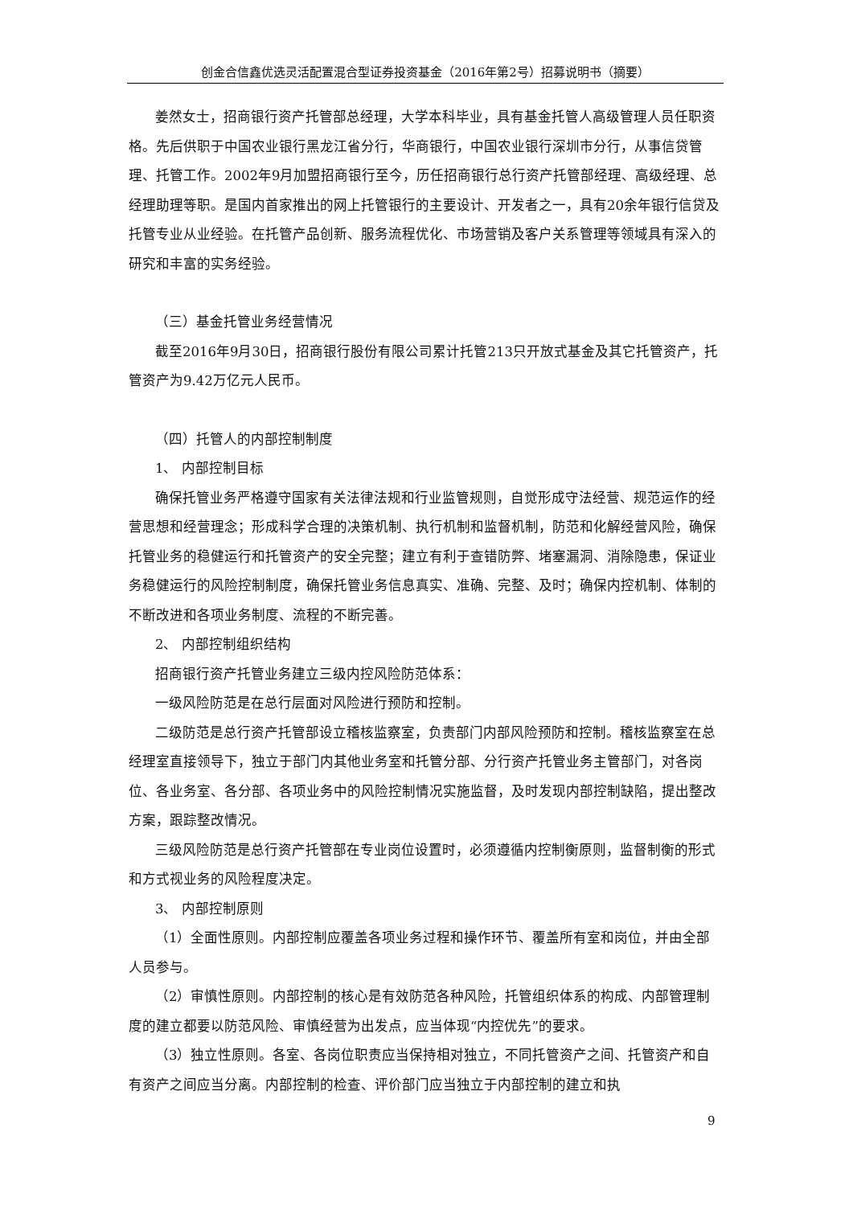创金合信鑫优选灵活配置混合型证券投资基金（2016年第2号）招募说明书（摘要）
姜然女士，招商银行资产托管部总经理，大学本科毕业，具有基金托管人高级管理人员任职资格。先后供职于中国农业银行黑龙江省分行，华商银行，中国农业银行深圳市分行，从事信贷管理、托管工作。2002年9月加盟招商银行至今，历任招商银行总行资产托管部经理、高级经理、总经理助理等职。是国内首家推出的网上托管银行的主要设计、开发者之一，具有20余年银行信贷及托管专业从业经验。在托管产品创新、服务流程优化、市场营销及客户关系管理等领域具有深入的研究和丰富的实务经验。
（三）基金托管业务经营情况
截至2016年9月30日，招商银行股份有限公司累计托管213只开放式基金及其它托管资产，托管资产为9.42万亿元人民币。
（四）托管人的内部控制制度
1、 内部控制目标
确保托管业务严格遵守国家有关法律法规和行业监管规则，自觉形成守法经营、规范运作的经营思想和经营理念；形成科学合理的决策机制、执行机制和监督机制，防范和化解经营风险，确保托管业务的稳健运行和托管资产的安全完整；建立有利于查错防弊、堵塞漏洞、消除隐患，保证业务稳健运行的风险控制制度，确保托管业务信息真实、准确、完整、及时；确保内控机制、体制的不断改进和各项业务制度、流程的不断完善。
2、 内部控制组织结构
招商银行资产托管业务建立三级内控风险防范体系：
一级风险防范是在总行层面对风险进行预防和控制。
二级防范是总行资产托管部设立稽核监察室，负责部门内部风险预防和控制。稽核监察室在总经理室直接领导下，独立于部门内其他业务室和托管分部、分行资产托管业务主管部门，对各岗位、各业务室、各分部、各项业务中的风险控制情况实施监督，及时发现内部控制缺陷，提出整改方案，跟踪整改情况。
三级风险防范是总行资产托管部在专业岗位设置时，必须遵循内控制衡原则，监督制衡的形式和方式视业务的风险程度决定。
3、 内部控制原则
（1）全面性原则。内部控制应覆盖各项业务过程和操作环节、覆盖所有室和岗位，并由全部人员参与。
（2）审慎性原则。内部控制的核心是有效防范各种风险，托管组织体系的构成、内部管理制度的建立都要以防范风险、审慎经营为出发点，应当体现“内控优先”的要求。
（3）独立性原则。各室、各岗位职责应当保持相对独立，不同托管资产之间、托管资产和自有资产之间应当分离。内部控制的检查、评价部门应当独立于内部控制的建立和执
9